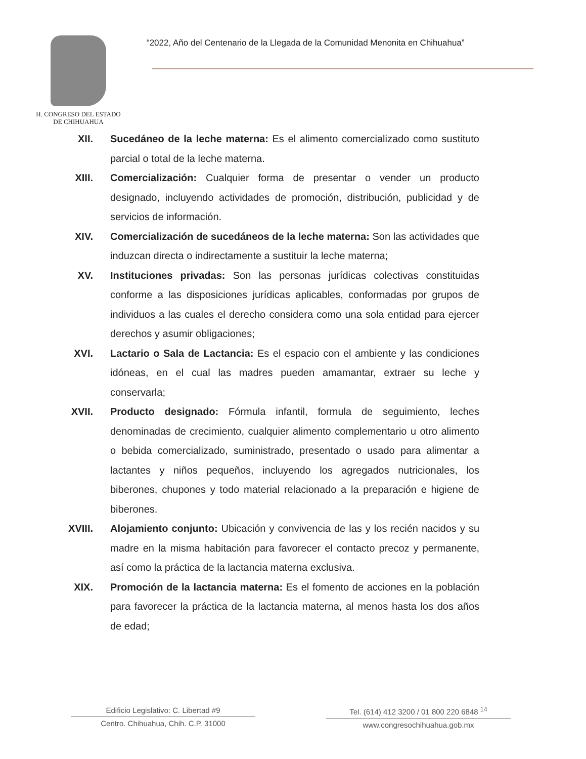H. CONGRESO DEL ESTADO
DE CHIHUAHUA
“2022, Año del Centenario de la Llegada de la Comunidad Menonita en Chihuahua”
XII. Sucedáneo de la leche materna: Es el alimento comercializado como sustituto parcial o total de la leche materna.
XIII. Comercialización: Cualquier forma de presentar o vender un producto designado, incluyendo actividades de promoción, distribución, publicidad y de servicios de información.
XIV. Comercialización de sucedáneos de la leche materna: Son las actividades que induzcan directa o indirectamente a sustituir la leche materna;
XV. Instituciones privadas: Son las personas jurídicas colectivas constituidas conforme a las disposiciones jurídicas aplicables, conformadas por grupos de individuos a las cuales el derecho considera como una sola entidad para ejercer derechos y asumir obligaciones;
XVI. Lactario o Sala de Lactancia: Es el espacio con el ambiente y las condiciones idóneas, en el cual las madres pueden amamantar, extraer su leche y conservarla;
XVII. Producto designado: Fórmula infantil, formula de seguimiento, leches denominadas de crecimiento, cualquier alimento complementario u otro alimento o bebida comercializado, suministrado, presentado o usado para alimentar a lactantes y niños pequeños, incluyendo los agregados nutricionales, los biberones, chupones y todo material relacionado a la preparación e higiene de biberones.
XVIII. Alojamiento conjunto: Ubicación y convivencia de las y los recién nacidos y su madre en la misma habitación para favorecer el contacto precoz y permanente, así como la práctica de la lactancia materna exclusiva.
XIX. Promoción de la lactancia materna: Es el fomento de acciones en la población para favorecer la práctica de la lactancia materna, al menos hasta los dos años de edad;
Edificio Legislativo: C. Libertad #9
Centro. Chihuahua, Chih. C.P. 31000
Tel. (614) 412 3200 / 01 800 220 6848 <sup>14</sup>
www.congresochihuahua.gob.mx